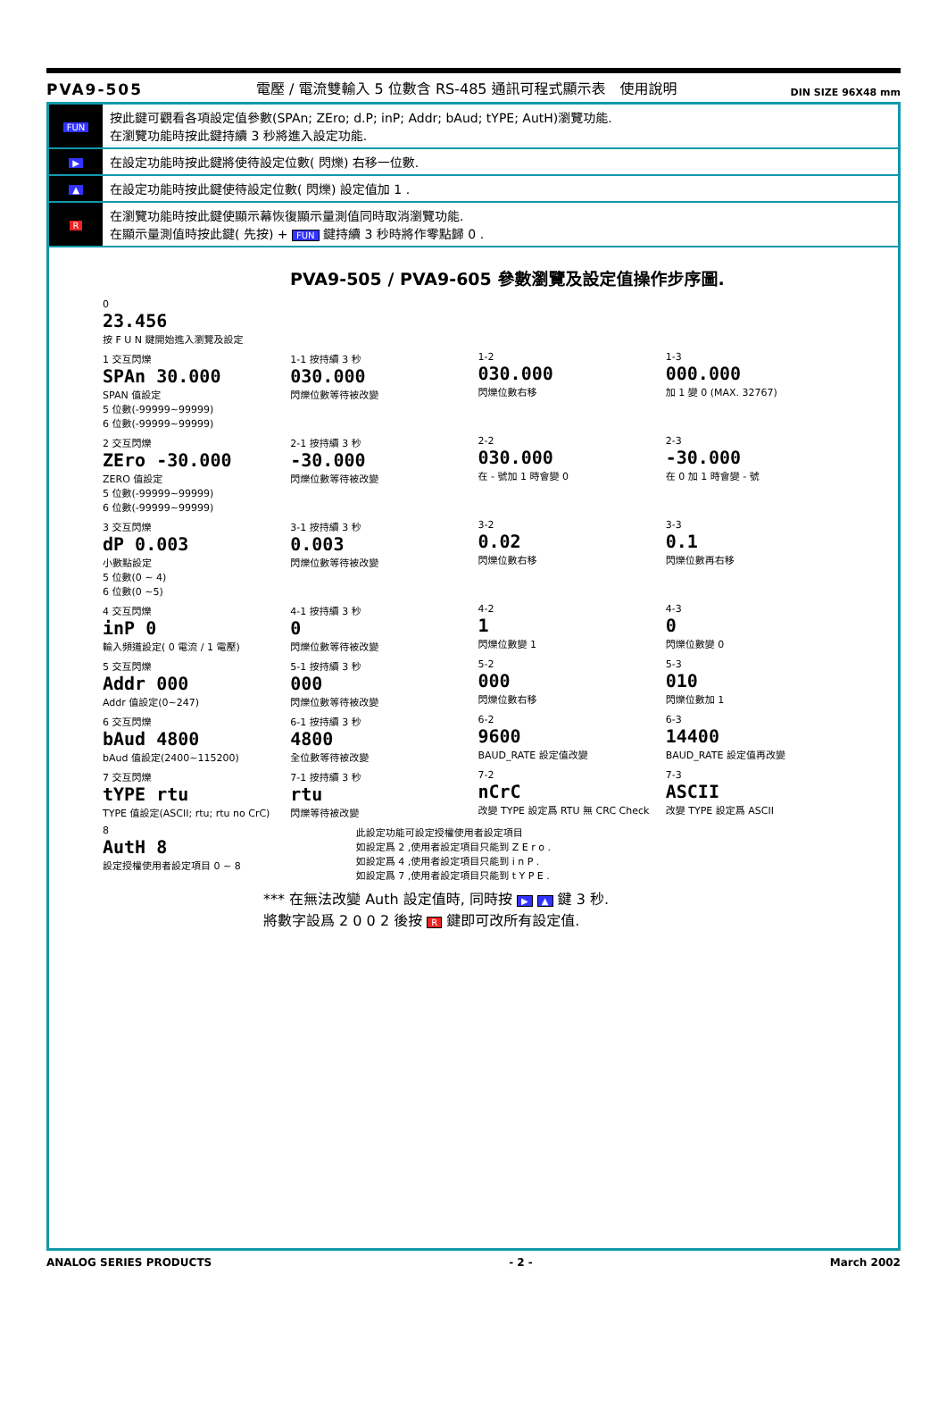PVA9-505 電壓 / 電流雙輸入 5 位數含 RS-485 通訊可程式顯示表　使用說明 DIN SIZE 96X48 mm
| FUN | 按此鍵可觀看各項設定值參數(SPAn; ZEro; d.P; inP; Addr; bAud; tYPE; AutH)瀏覽功能. 在瀏覽功能時按此鍵持續 3 秒將進入設定功能. |
| ▶ | 在設定功能時按此鍵將使待設定位數( 閃爍) 右移一位數. |
| ▲ | 在設定功能時按此鍵使待設定位數( 閃爍) 設定值加 1 . |
| R | 在瀏覽功能時按此鍵使顯示幕恢復顯示量測值同時取消瀏覽功能. 在顯示量測值時按此鍵( 先按) + FUN 鍵持續 3 秒時將作零點歸 0 . |
PVA9-505 / PVA9-605 參數瀏覽及設定值操作步序圖.
0
23.456
按 F U N 鍵開始進入瀏覽及設定
1 交互閃爍
SPAn 30.000
SPAN 值設定
5 位數(-99999~99999)
6 位數(-99999~99999)
1-1 按持續 3 秒
030.000
閃爍位數等待被改變
1-2
030.000
閃爍位數右移
1-3
000.000
加 1 變 0 (MAX. 32767)
2 交互閃爍
ZEro -30.000
ZERO 值設定
5 位數(-99999~99999)
6 位數(-99999~99999)
2-1 按持續 3 秒
-30.000
閃爍位數等待被改變
2-2
030.000
在 - 號加 1 時會變 0
2-3
-30.000
在 0 加 1 時會變 - 號
3 交互閃爍
dP 0.003
小數點設定
5 位數(0 ~ 4)
6 位數(0 ~5)
3-1 按持續 3 秒
0.003
閃爍位數等待被改變
3-2
0.02
閃爍位數右移
3-3
0.1
閃爍位數再右移
4 交互閃爍
inP 0
輸入頻道設定( 0 電流 / 1 電壓)
4-1 按持續 3 秒
0
閃爍位數等待被改變
4-2
1
閃爍位數變 1
4-3
0
閃爍位數變 0
5 交互閃爍
Addr 000
Addr 值設定(0~247)
5-1 按持續 3 秒
000
閃爍位數等待被改變
5-2
000
閃爍位數右移
5-3
010
閃爍位數加 1
6 交互閃爍
bAud 4800
bAud 值設定(2400~115200)
6-1 按持續 3 秒
4800
全位數等待被改變
6-2
9600
BAUD_RATE 設定值改變
6-3
14400
BAUD_RATE 設定值再改變
7 交互閃爍
tYPE rtu
TYPE 值設定(ASCII; rtu; rtu no CrC)
7-1 按持續 3 秒
rtu
閃爍等待被改變
7-2
nCrC
改變 TYPE 設定爲 RTU 無 CRC Check
7-3
ASCII
改變 TYPE 設定爲 ASCII
8
AutH 8
設定授權使用者設定項目 0 ~ 8
此設定功能可設定授權使用者設定項目
如設定爲 2 ,使用者設定項目只能到 Z E r o .
如設定爲 4 ,使用者設定項目只能到 i n P .
如設定爲 7 ,使用者設定項目只能到 t Y P E .
*** 在無法改變 Auth 設定值時, 同時按 ▶ ▲ 鍵 3 秒.
將數字設爲 2 0 0 2 後按 R 鍵即可改所有設定值.
ANALOG SERIES PRODUCTS - 2 - March 2002